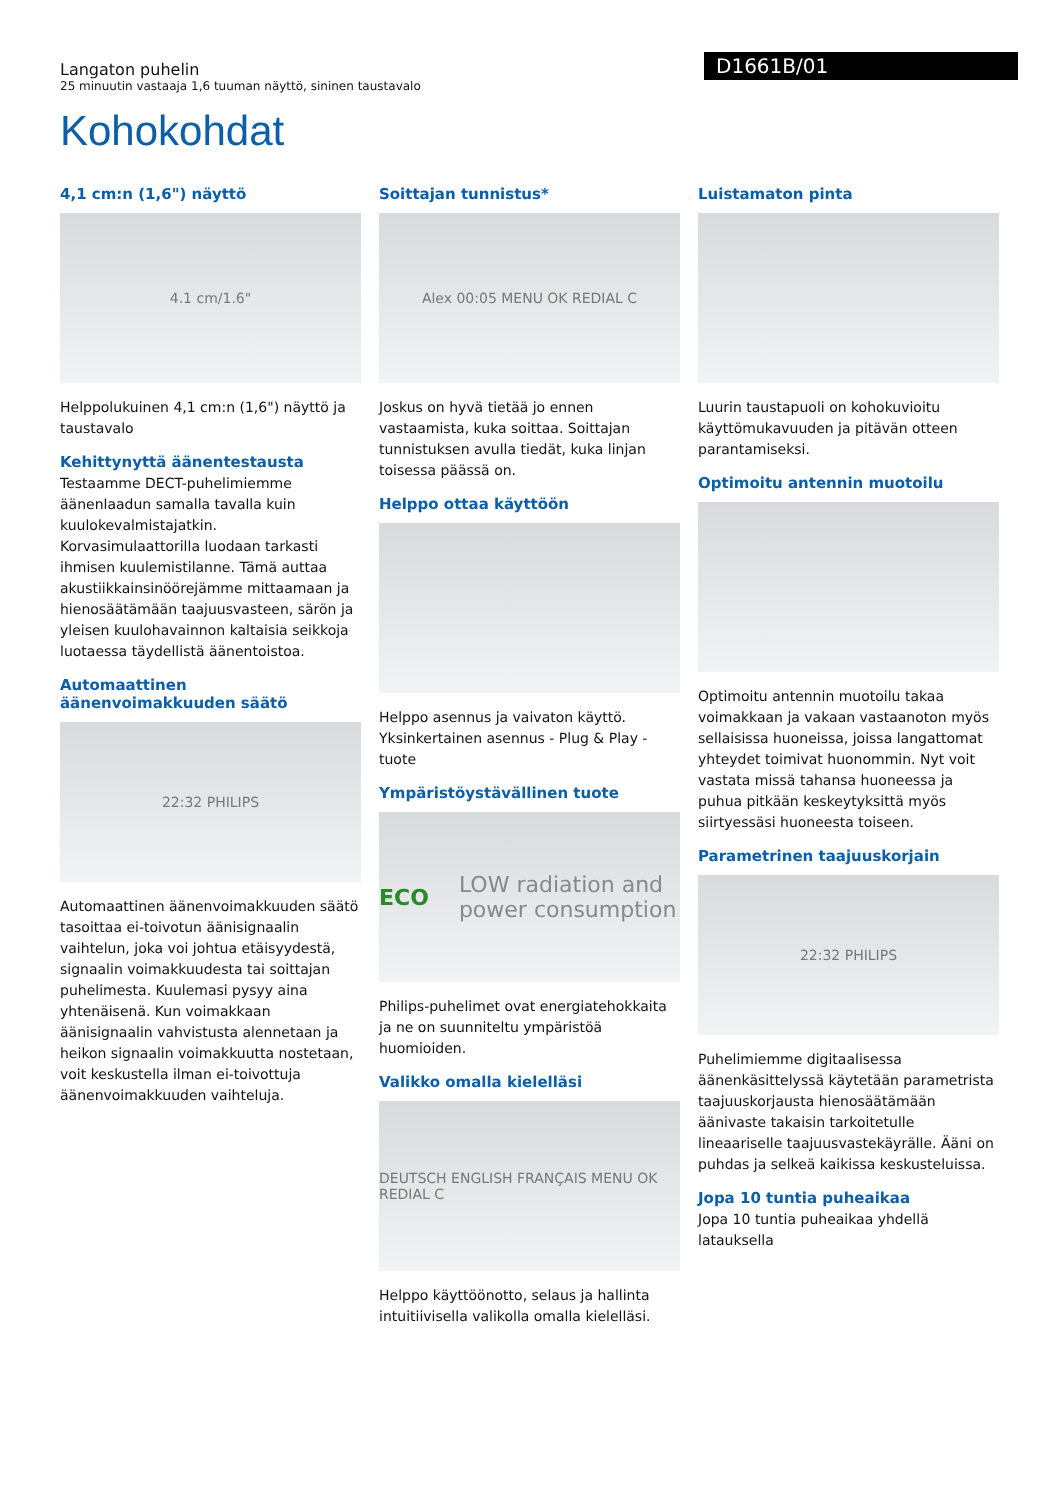Langaton puhelin
25 minuutin vastaaja 1,6 tuuman näyttö, sininen taustavalo
D1661B/01
Kohokohdat
4,1 cm:n (1,6") näyttö
4.1 cm/1.6"
Helppolukuinen 4,1 cm:n (1,6") näyttö ja taustavalo
Kehittynyttä äänentestausta
Testaamme DECT-puhelimiemme äänenlaadun samalla tavalla kuin kuulokevalmistajatkin. Korvasimulaattorilla luodaan tarkasti ihmisen kuulemistilanne. Tämä auttaa akustiikkainsinöörejämme mittaamaan ja hienosäätämään taajuusvasteen, särön ja yleisen kuulohavainnon kaltaisia seikkoja luotaessa täydellistä äänentoistoa.
Automaattinen äänenvoimakkuuden säätö
22:32 PHILIPS
Automaattinen äänenvoimakkuuden säätö tasoittaa ei-toivotun äänisignaalin vaihtelun, joka voi johtua etäisyydestä, signaalin voimakkuudesta tai soittajan puhelimesta. Kuulemasi pysyy aina yhtenäisenä. Kun voimakkaan äänisignaalin vahvistusta alennetaan ja heikon signaalin voimakkuutta nostetaan, voit keskustella ilman ei-toivottuja äänenvoimakkuuden vaihteluja.
Soittajan tunnistus*
Alex 00:05 MENU OK REDIAL C
Joskus on hyvä tietää jo ennen vastaamista, kuka soittaa. Soittajan tunnistuksen avulla tiedät, kuka linjan toisessa päässä on.
Helppo ottaa käyttöön
Helppo asennus ja vaivaton käyttö. Yksinkertainen asennus - Plug & Play -tuote
Ympäristöystävällinen tuote
ECO LOW radiation and power consumption
Philips-puhelimet ovat energiatehokkaita ja ne on suunniteltu ympäristöä huomioiden.
Valikko omalla kielelläsi
DEUTSCH ENGLISH FRANÇAIS MENU OK REDIAL C
Helppo käyttöönotto, selaus ja hallinta intuitiivisella valikolla omalla kielelläsi.
Luistamaton pinta
Luurin taustapuoli on kohokuvioitu käyttömukavuuden ja pitävän otteen parantamiseksi.
Optimoitu antennin muotoilu
Optimoitu antennin muotoilu takaa voimakkaan ja vakaan vastaanoton myös sellaisissa huoneissa, joissa langattomat yhteydet toimivat huonommin. Nyt voit vastata missä tahansa huoneessa ja puhua pitkään keskeytyksittä myös siirtyessäsi huoneesta toiseen.
Parametrinen taajuuskorjain
22:32 PHILIPS
Puhelimiemme digitaalisessa äänenkäsittelyssä käytetään parametrista taajuuskorjausta hienosäätämään äänivaste takaisin tarkoitetulle lineaariselle taajuusvastekäyrälle. Ääni on puhdas ja selkeä kaikissa keskusteluissa.
Jopa 10 tuntia puheaikaa
Jopa 10 tuntia puheaikaa yhdellä latauksella